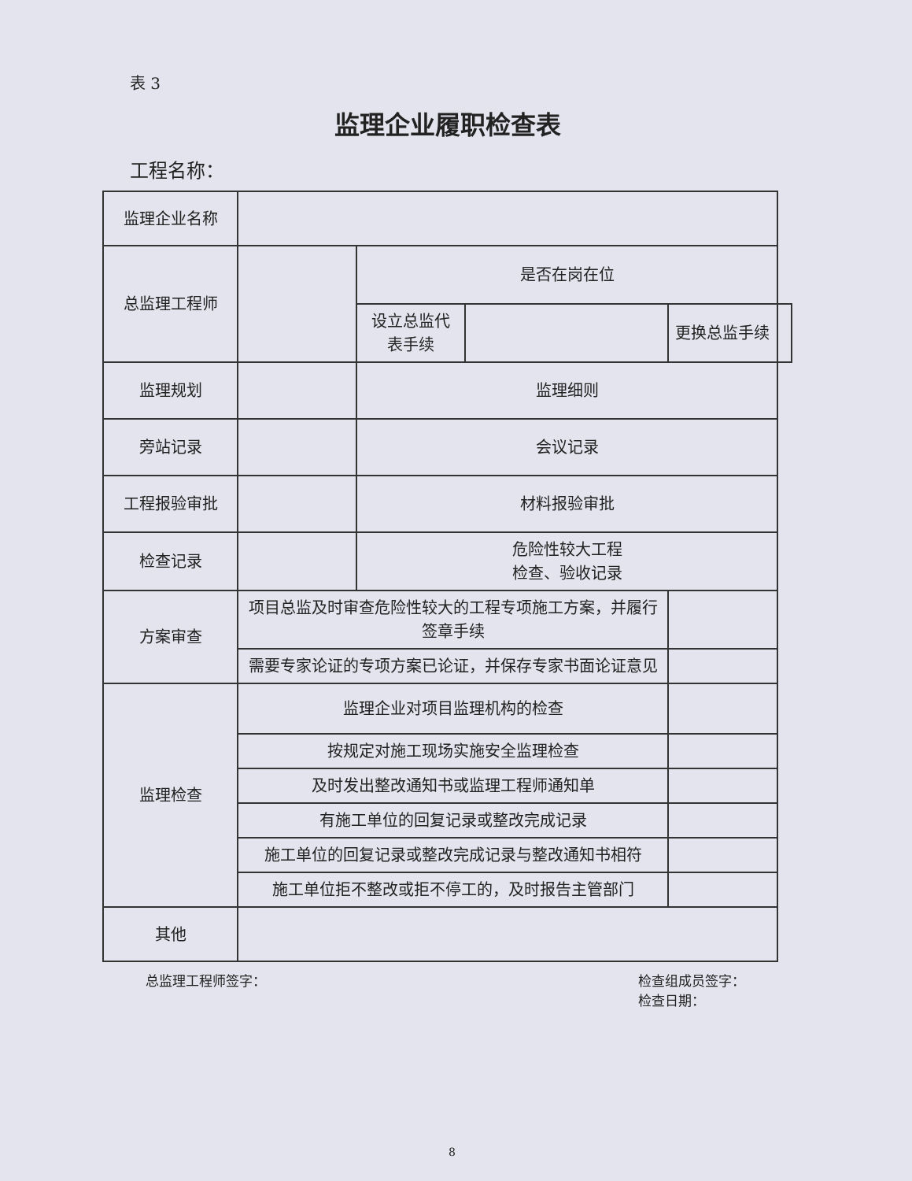表 3
监理企业履职检查表
工程名称：
| 监理企业名称 | | | | | |
| 总监理工程师 | | 是否在岗在位 | | | |
| | | 设立总监代表手续 | | 更换总监手续 | |
| 监理规划 | | 监理细则 | | | |
| 旁站记录 | | 会议记录 | | | |
| 工程报验审批 | | 材料报验审批 | | | |
| 检查记录 | | 危险性较大工程 检查、验收记录 | | | |
| 方案审查 | 项目总监及时审查危险性较大的工程专项施工方案，并履行签章手续 | | | | |
| | 需要专家论证的专项方案已论证，并保存专家书面论证意见 | | | | |
| 监理检查 | 监理企业对项目监理机构的检查 | | | | |
| | 按规定对施工现场实施安全监理检查 | | | | |
| | 及时发出整改通知书或监理工程师通知单 | | | | |
| | 有施工单位的回复记录或整改完成记录 | | | | |
| | 施工单位的回复记录或整改完成记录与整改通知书相符 | | | | |
| | 施工单位拒不整改或拒不停工的，及时报告主管部门 | | | | |
| 其他 | | | | | |
总监理工程师签字： 检查组成员签字：
检查日期：
8